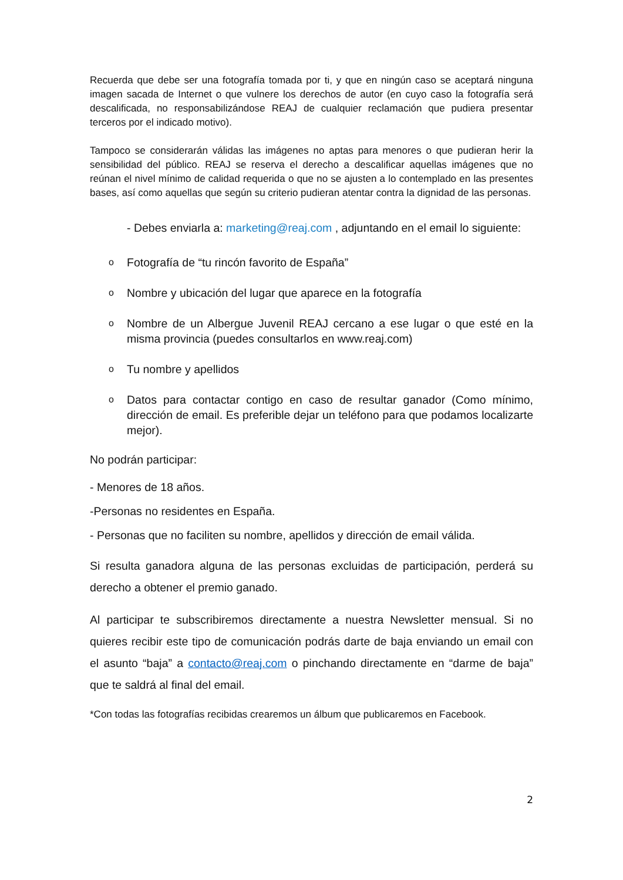Recuerda que debe ser una fotografía tomada por ti, y que en ningún caso se aceptará ninguna imagen sacada de Internet o que vulnere los derechos de autor (en cuyo caso la fotografía será descalificada, no responsabilizándose REAJ de cualquier reclamación que pudiera presentar terceros por el indicado motivo).
Tampoco se considerarán válidas las imágenes no aptas para menores o que pudieran herir la sensibilidad del público. REAJ se reserva el derecho a descalificar aquellas imágenes que no reúnan el nivel mínimo de calidad requerida o que no se ajusten a lo contemplado en las presentes bases, así como aquellas que según su criterio pudieran atentar contra la dignidad de las personas.
- Debes enviarla a: marketing@reaj.com , adjuntando en el email lo siguiente:
o Fotografía de “tu rincón favorito de España”
o Nombre y ubicación del lugar que aparece en la fotografía
o Nombre de un Albergue Juvenil REAJ cercano a ese lugar o que esté en la misma provincia (puedes consultarlos en www.reaj.com)
o Tu nombre y apellidos
o Datos para contactar contigo en caso de resultar ganador (Como mínimo, dirección de email. Es preferible dejar un teléfono para que podamos localizarte mejor).
No podrán participar:
- Menores de 18 años.
-Personas no residentes en España.
- Personas que no faciliten su nombre, apellidos y dirección de email válida.
Si resulta ganadora alguna de las personas excluidas de participación, perderá su derecho a obtener el premio ganado.
Al participar te subscribiremos directamente a nuestra Newsletter mensual. Si no quieres recibir este tipo de comunicación podrás darte de baja enviando un email con el asunto “baja” a contacto@reaj.com o pinchando directamente en “darme de baja” que te saldrá al final del email.
*Con todas las fotografías recibidas crearemos un álbum que publicaremos en Facebook.
2